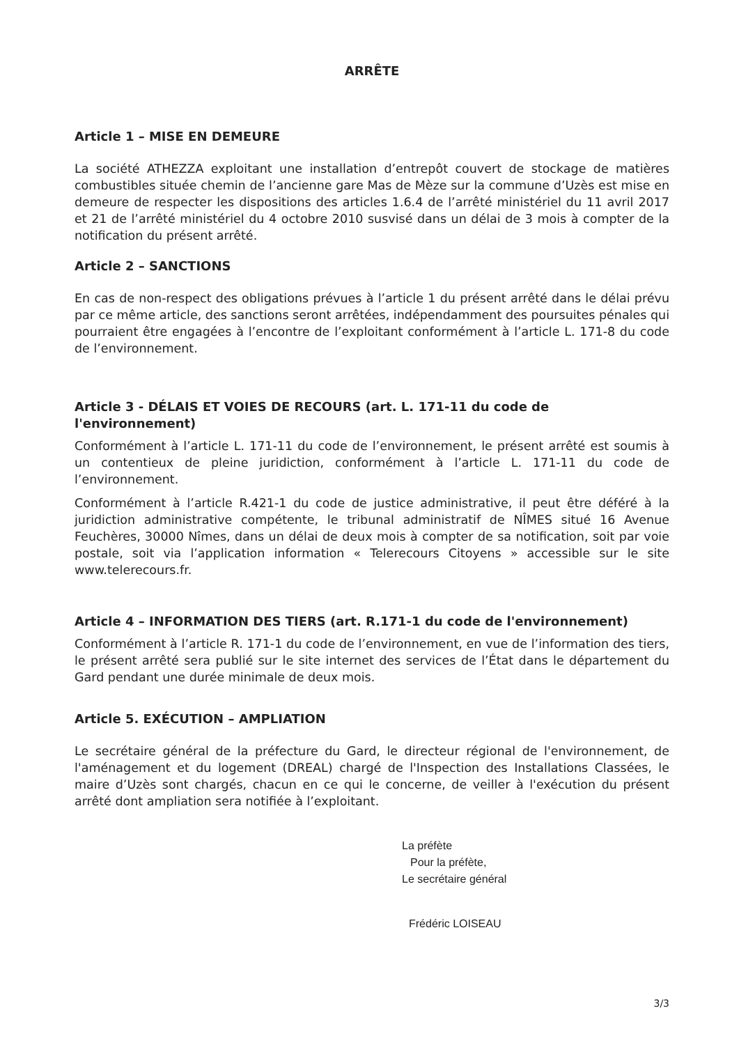ARRÊTE
Article 1 – MISE EN DEMEURE
La société ATHEZZA exploitant une installation d’entrepôt couvert de stockage de matières combustibles située chemin de l’ancienne gare Mas de Mèze sur la commune d’Uzès est mise en demeure de respecter les dispositions des articles 1.6.4 de l’arrêté ministériel du 11 avril 2017 et 21 de l’arrêté ministériel du 4 octobre 2010 susvisé dans un délai de 3 mois à compter de la notification du présent arrêté.
Article 2 – SANCTIONS
En cas de non-respect des obligations prévues à l’article 1 du présent arrêté dans le délai prévu par ce même article, des sanctions seront arrêtées, indépendamment des poursuites pénales qui pourraient être engagées à l’encontre de l’exploitant conformément à l’article L. 171-8 du code de l’environnement.
Article 3 - DÉLAIS ET VOIES DE RECOURS (art. L. 171-11 du code de l'environnement)
Conformément à l’article L. 171-11 du code de l’environnement, le présent arrêté est soumis à un contentieux de pleine juridiction, conformément à l’article L. 171-11 du code de l’environnement.
Conformément à l’article R.421-1 du code de justice administrative, il peut être déféré à la juridiction administrative compétente, le tribunal administratif de NÎMES situé 16 Avenue Feuchères, 30000 Nîmes, dans un délai de deux mois à compter de sa notification, soit par voie postale, soit via l’application information « Telerecours Citoyens » accessible sur le site www.telerecours.fr.
Article 4 – INFORMATION DES TIERS (art. R.171-1 du code de l'environnement)
Conformément à l’article R. 171-1 du code de l’environnement, en vue de l’information des tiers, le présent arrêté sera publié sur le site internet des services de l’État dans le département du Gard pendant une durée minimale de deux mois.
Article 5. EXÉCUTION – AMPLIATION
Le secrétaire général de la préfecture du Gard, le directeur régional de l'environnement, de l'aménagement et du logement (DREAL) chargé de l'Inspection des Installations Classées, le maire d’Uzès sont chargés, chacun en ce qui le concerne, de veiller à l'exécution du présent arrêté dont ampliation sera notifiée à l’exploitant.
La préfète
Pour la préfète,
Le secrétaire général
Frédéric LOISEAU
3/3